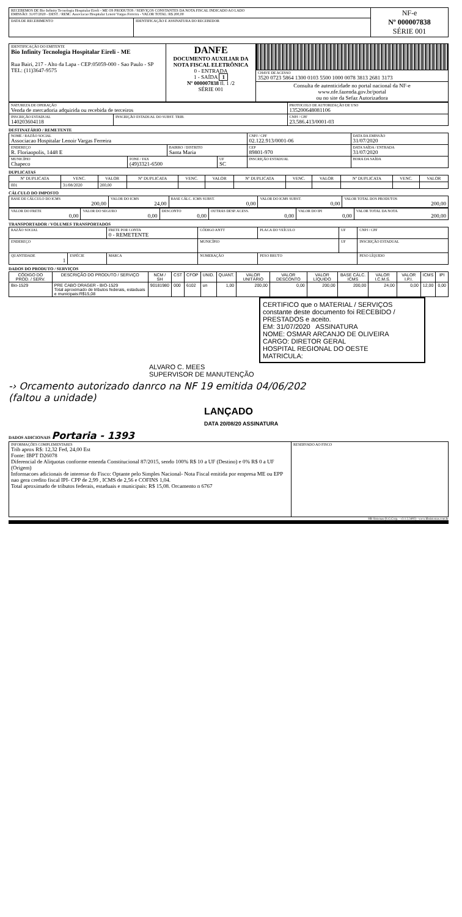| RECEBEMOS DE Bio Infinity Tecnologia Hospitalar Eireli - ME OS PRODUTOS / SERVIÇOS CONSTANTES DA NOTA FISCAL INDICADO AO LADO EMISSÃO: 31/07/2020 - DEST. / REM.: Associacao Hospitalar Lenoir Vargas Ferreira - VALOR TOTAL: R$ 200,00 | | NF-e Nº 000007838 SÉRIE 001 |
| DATA DE RECEBIMENTO | IDENTIFICAÇÃO E ASSINATURA DO RECEBEDOR | |
| IDENTIFICAÇÃO DO EMITENTE Bio Infinity Tecnologia Hospitalar Eireli - ME Rua Bairi, 217 - Alto da Lapa - CEP:05059-000 - Sao Paulo - SP TEL: (11)3647-9575 | DANFE DOCUMENTO AUXILIAR DA NOTA FISCAL ELETRÔNICA 0 - ENTRADA 1 - SAÍDA 1 Nº 000007838 fl. 1 /2 SÉRIE 001 | |
| | | CHAVE DE ACESSO 3520 0723 5864 1300 0103 5500 1000 0078 3813 2681 3173 |
| | | Consulta de autenticidade no portal nacional da NF-e www.nfe.fazenda.gov.br/portal ou no site da Sefaz Autorizadora |
| NATUREZA DE OPERAÇÃO Venda de mercadoria adquirida ou recebida de terceiros | | PROTOCOLO DE AUTORIZAÇÃO DE USO 135200648081106 |
| INSCRIÇÃO ESTADUAL 140203604118 | INSCRIÇÃO ESTADUAL DO SUBST. TRIB. | CNPJ / CPF 23.586.413/0001-03 |
DESTINATÁRIO / REMETENTE
| NOME / RAZÃO SOCIAL Associacao Hospitalar Lenoir Vargas Ferreira | | | | CNPJ / CPF 02.122.913/0001-06 | DATA DA EMISSÃO 31/07/2020 |
| ENDEREÇO R. Floriaopolis, 1448 E | | BAIRRO / DISTRITO Santa Maria | | CEP 89801-970 | DATA SAÍDA / ENTRADA 31/07/2020 |
| MUNICÍPIO Chapeco | FONE / FAX (49)3321-6500 | | UF SC | INSCRIÇÃO ESTADUAL | HORA DA SAÍDA |
DUPLICATAS
| Nº DUPLICATA | VENC. | VALOR | Nº DUPLICATA | VENC. | VALOR | Nº DUPLICATA | VENC. | VALOR | Nº DUPLICATA | VENC. | VALOR |
| --- | --- | --- | --- | --- | --- | --- | --- | --- | --- | --- | --- |
| 001 | 31/08/2020 | 200,00 | | | | | | | | | |
CÁLCULO DO IMPOSTO
| BASE DE CÁLCULO DO ICMS 200,00 | VALOR DO ICMS 24,00 | BASE CÁLC. ICMS SUBST. 0,00 | VALOR DO ICMS SUBST. 0,00 | VALOR TOTAL DOS PRODUTOS 200,00 |
| VALOR DO FRETE 0,00 | VALOR DO SEGURO 0,00 | DESCONTO 0,00 | OUTRAS DESP. ACESS. 0,00 | VALOR DO IPI 0,00 | VALOR TOTAL DA NOTA 200,00 |
TRANSPORTADOR / VOLUMES TRANSPORTADOS
| RAZÃO SOCIAL | | FRETE POR CONTA 0 - REMETENTE | CÓDIGO ANTT | PLACA DO VEÍCULO | UF | CNPJ / CPF |
| ENDEREÇO | | | MUNICÍPIO | | UF | INSCRIÇÃO ESTADUAL |
| QUANTIDADE 1 | ESPÉCIE | MARCA | NUMERAÇÃO | PESO BRUTO | | PESO LÍQUIDO |
DADOS DO PRODUTO / SERVIÇOS
| CÓDIGO DO PROD. / SERV. | DESCRIÇÃO DO PRODUTO / SERVIÇO | NCM / SH | CST | CFOP | UNID. | QUANT. | VALOR UNITÁRIO | VALOR DESCONTO | VALOR LÍQUIDO | BASE CÁLC. ICMS | VALOR I.C.M.S. | VALOR I.P.I. | ICMS | IPI |
| --- | --- | --- | --- | --- | --- | --- | --- | --- | --- | --- | --- | --- | --- | --- |
| Bio-1529 | PRE CABO DRAGER - BIO-1529 Total aproximado de tributos federais, estaduais e municipais:R$15,08 | 90181980 | 000 | 6102 | un | 1,00 | 200,00 | 0,00 | 200,00 | 200,00 | 24,00 | 0,00 | 12,00 | 0,00 |
CERTIFICO que o MATERIAL / SERVIÇOS constante deste documento foi RECEBIDO / PRESTADOS e aceito.
EM: 31/07/2020 ASSINATURA
NOME: OSMAR ARCANJO DE OLIVEIRA
CARGO: DIRETOR GERAL
HOSPITAL REGIONAL DO OESTE
MATRICULA:
ALVARO C. MEES
SUPERVISOR DE MANUTENÇÃO
-› Orcamento autorizado danrco na NF 19 emitida 04/06/202
(faltou a unidade)
LANÇADO
DATA 20/08/20 ASSINATURA
DADOS ADICIONAIS Portaria - 1393
| INFORMAÇÕES COMPLEMENTARES Trib aprox R$: 12,32 Fed, 24,00 Est Fonte: IBPT D26078 Diferencial de Aliquotas conforme emenda Constitucional 87/2015, sendo 100% R$ 10 a UF (Destino) e 0% R$ 0 a UF (Origem) Informacoes adicionais de interesse do Fisco: Optante pelo Simples Nacional- Nota Fiscal emitida por empresa ME ou EPP nao gera credito fiscal IPI- CPP de 2,99 , ICMS de 2,56 e COFINS 1,04. Total aproximado de tributos federais, estaduais e municipais: R$ 15,08. Orcamento n 6767 | RESERVADO AO FISCO |
HB Sistemas (S.G.Corp. - v3.1.5.3492) - www.hbsistemas.com.br